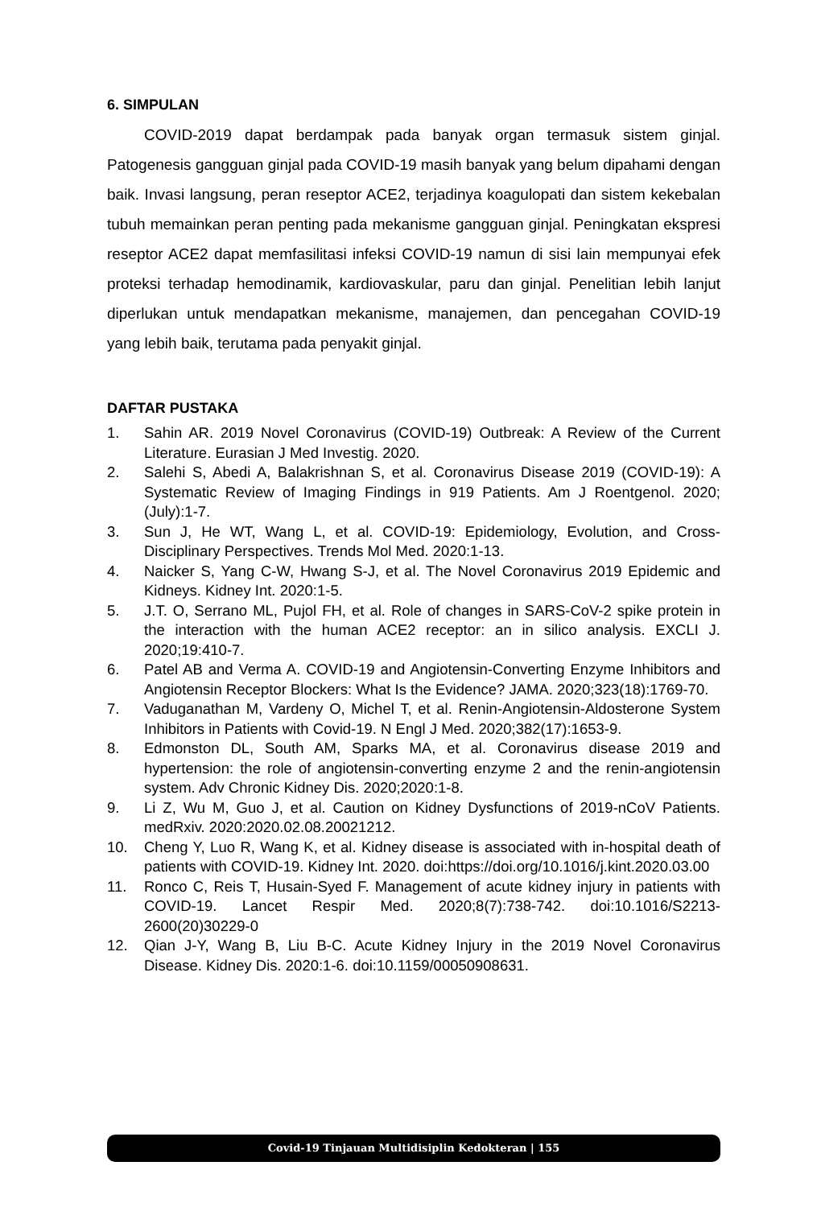6. SIMPULAN
COVID-2019 dapat berdampak pada banyak organ termasuk sistem ginjal. Patogenesis gangguan ginjal pada COVID-19 masih banyak yang belum dipahami dengan baik. Invasi langsung, peran reseptor ACE2, terjadinya koagulopati dan sistem kekebalan tubuh memainkan peran penting pada mekanisme gangguan ginjal. Peningkatan ekspresi reseptor ACE2 dapat memfasilitasi infeksi COVID-19 namun di sisi lain mempunyai efek proteksi terhadap hemodinamik, kardiovaskular, paru dan ginjal. Penelitian lebih lanjut diperlukan untuk mendapatkan mekanisme, manajemen, dan pencegahan COVID-19 yang lebih baik, terutama pada penyakit ginjal.
DAFTAR PUSTAKA
1. Sahin AR. 2019 Novel Coronavirus (COVID-19) Outbreak: A Review of the Current Literature. Eurasian J Med Investig. 2020.
2. Salehi S, Abedi A, Balakrishnan S, et al. Coronavirus Disease 2019 (COVID-19): A Systematic Review of Imaging Findings in 919 Patients. Am J Roentgenol. 2020;(July):1-7.
3. Sun J, He WT, Wang L, et al. COVID-19: Epidemiology, Evolution, and Cross-Disciplinary Perspectives. Trends Mol Med. 2020:1-13.
4. Naicker S, Yang C-W, Hwang S-J, et al. The Novel Coronavirus 2019 Epidemic and Kidneys. Kidney Int. 2020:1-5.
5. J.T. O, Serrano ML, Pujol FH, et al. Role of changes in SARS-CoV-2 spike protein in the interaction with the human ACE2 receptor: an in silico analysis. EXCLI J. 2020;19:410-7.
6. Patel AB and Verma A. COVID-19 and Angiotensin-Converting Enzyme Inhibitors and Angiotensin Receptor Blockers: What Is the Evidence? JAMA. 2020;323(18):1769-70.
7. Vaduganathan M, Vardeny O, Michel T, et al. Renin-Angiotensin-Aldosterone System Inhibitors in Patients with Covid-19. N Engl J Med. 2020;382(17):1653-9.
8. Edmonston DL, South AM, Sparks MA, et al. Coronavirus disease 2019 and hypertension: the role of angiotensin-converting enzyme 2 and the renin-angiotensin system. Adv Chronic Kidney Dis. 2020;2020:1-8.
9. Li Z, Wu M, Guo J, et al. Caution on Kidney Dysfunctions of 2019-nCoV Patients. medRxiv. 2020:2020.02.08.20021212.
10. Cheng Y, Luo R, Wang K, et al. Kidney disease is associated with in-hospital death of patients with COVID-19. Kidney Int. 2020. doi:https://doi.org/10.1016/j.kint.2020.03.00
11. Ronco C, Reis T, Husain-Syed F. Management of acute kidney injury in patients with COVID-19. Lancet Respir Med. 2020;8(7):738-742. doi:10.1016/S2213-2600(20)30229-0
12. Qian J-Y, Wang B, Liu B-C. Acute Kidney Injury in the 2019 Novel Coronavirus Disease. Kidney Dis. 2020:1-6. doi:10.1159/00050908631.
Covid-19 Tinjauan Multidisiplin Kedokteran | 155